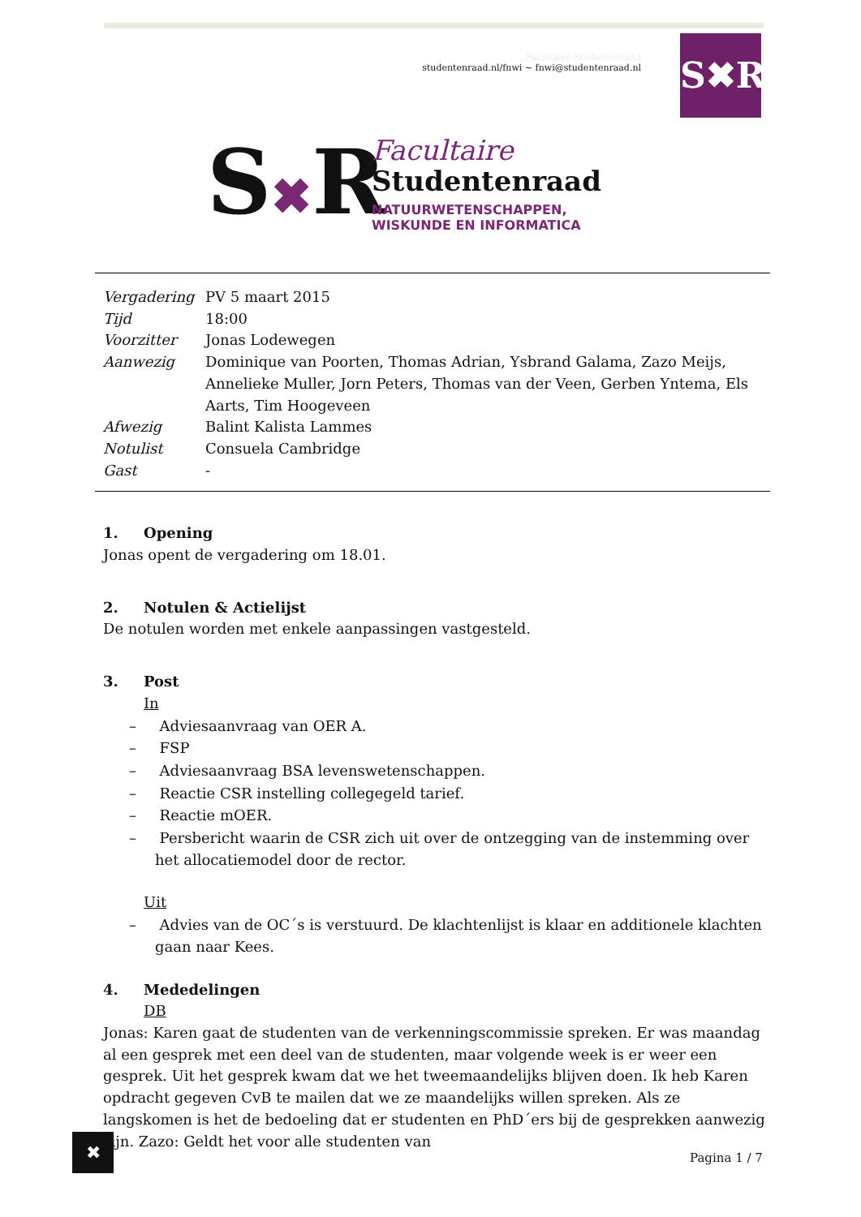Facultaire Studentenraad
studentenraad.nl/fnwi ~ fnwi@studentenraad.nl
S✖R
S✖R
Facultaire
Studentenraad
NATUURWETENSCHAPPEN,
WISKUNDE EN INFORMATICA
| Vergadering | PV 5 maart 2015 |
| Tijd | 18:00 |
| Voorzitter | Jonas Lodewegen |
| Aanwezig | Dominique van Poorten, Thomas Adrian, Ysbrand Galama, Zazo Meijs, Annelieke Muller, Jorn Peters, Thomas van der Veen, Gerben Yntema, Els Aarts, Tim Hoogeveen |
| Afwezig | Balint Kalista Lammes |
| Notulist | Consuela Cambridge |
| Gast | - |
1. Opening
Jonas opent de vergadering om 18.01.
2. Notulen & Actielijst
De notulen worden met enkele aanpassingen vastgesteld.
3. Post
In
– Adviesaanvraag van OER A.
– FSP
– Adviesaanvraag BSA levenswetenschappen.
– Reactie CSR instelling collegegeld tarief.
– Reactie mOER.
– Persbericht waarin de CSR zich uit over de ontzegging van de instemming over het allocatiemodel door de rector.
Uit
– Advies van de OC´s is verstuurd. De klachtenlijst is klaar en additionele klachten gaan naar Kees.
4. Mededelingen
DB
Jonas: Karen gaat de studenten van de verkenningscommissie spreken. Er was maandag al een gesprek met een deel van de studenten, maar volgende week is er weer een gesprek. Uit het gesprek kwam dat we het tweemaandelijks blijven doen. Ik heb Karen opdracht gegeven CvB te mailen dat we ze maandelijks willen spreken. Als ze langskomen is het de bedoeling dat er studenten en PhD´ers bij de gesprekken aanwezig zijn. Zazo: Geldt het voor alle studenten van
✖
Pagina 1 / 7